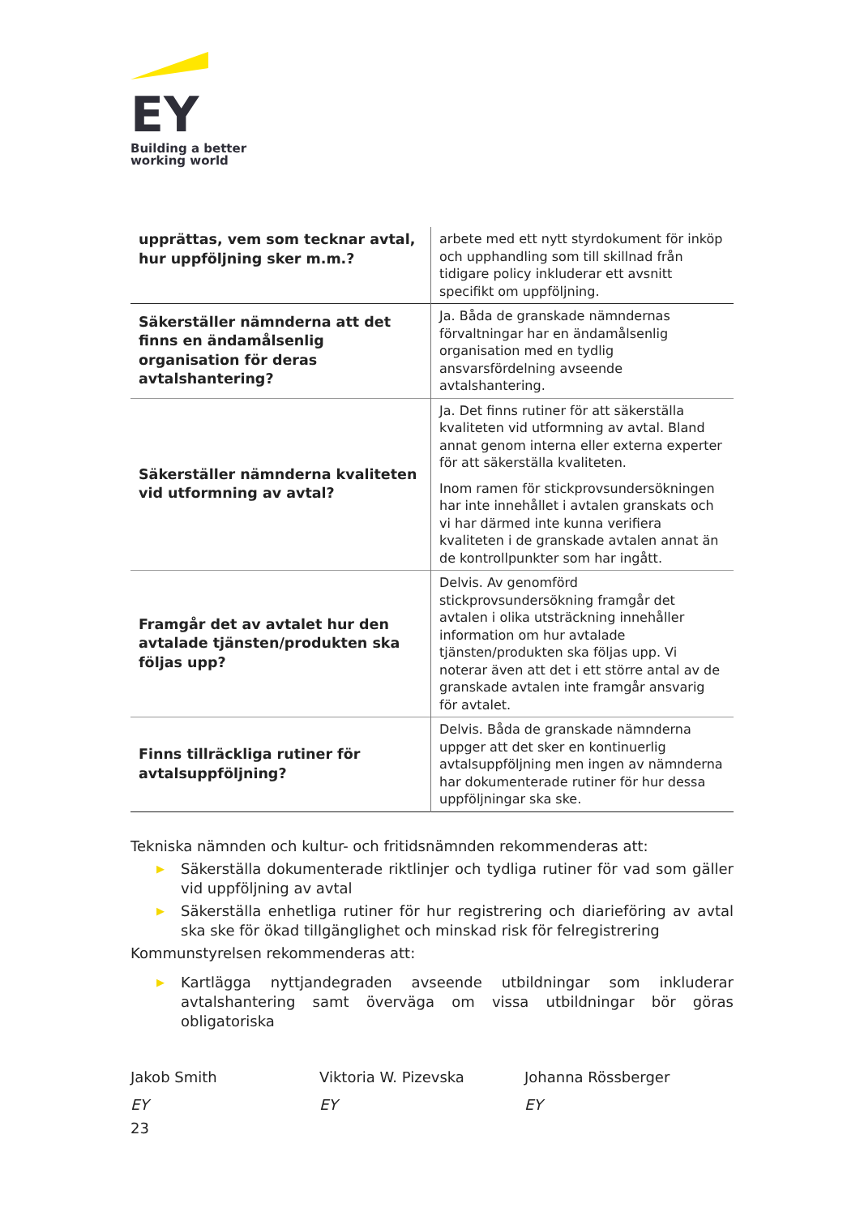EY
Building a better
working world
| upprättas, vem som tecknar avtal, hur uppföljning sker m.m.? | arbete med ett nytt styrdokument för inköp och upphandling som till skillnad från tidigare policy inkluderar ett avsnitt specifikt om uppföljning. |
| Säkerställer nämnderna att det finns en ändamålsenlig organisation för deras avtalshantering? | Ja. Båda de granskade nämndernas förvaltningar har en ändamålsenlig organisation med en tydlig ansvarsfördelning avseende avtalshantering. |
| Säkerställer nämnderna kvaliteten vid utformning av avtal? | Ja. Det finns rutiner för att säkerställa kvaliteten vid utformning av avtal. Bland annat genom interna eller externa experter för att säkerställa kvaliteten. Inom ramen för stickprovsundersökningen har inte innehållet i avtalen granskats och vi har därmed inte kunna verifiera kvaliteten i de granskade avtalen annat än de kontrollpunkter som har ingått. |
| Framgår det av avtalet hur den avtalade tjänsten/produkten ska följas upp? | Delvis. Av genomförd stickprovsundersökning framgår det avtalen i olika utsträckning innehåller information om hur avtalade tjänsten/produkten ska följas upp. Vi noterar även att det i ett större antal av de granskade avtalen inte framgår ansvarig för avtalet. |
| Finns tillräckliga rutiner för avtalsuppföljning? | Delvis. Båda de granskade nämnderna uppger att det sker en kontinuerlig avtalsuppföljning men ingen av nämnderna har dokumenterade rutiner för hur dessa uppföljningar ska ske. |
Tekniska nämnden och kultur- och fritidsnämnden rekommenderas att:
▶ Säkerställa dokumenterade riktlinjer och tydliga rutiner för vad som gäller vid uppföljning av avtal
▶ Säkerställa enhetliga rutiner för hur registrering och diarieföring av avtal ska ske för ökad tillgänglighet och minskad risk för felregistrering
Kommunstyrelsen rekommenderas att:
▶ Kartlägga nyttjandegraden avseende utbildningar som inkluderar avtalshantering samt överväga om vissa utbildningar bör göras obligatoriska
Jakob Smith
EY
Viktoria W. Pizevska
EY
Johanna Rössberger
EY
23